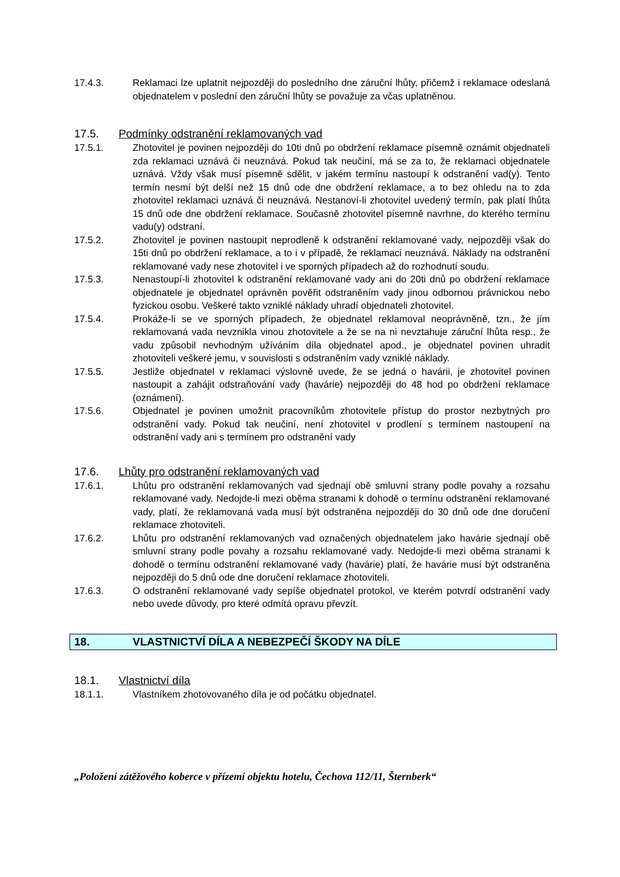17.4.3. Reklamaci lze uplatnit nejpozději do posledního dne záruční lhůty, přičemž i reklamace odeslaná objednatelem v poslední den záruční lhůty se považuje za včas uplatněnou.
17.5. Podmínky odstranění reklamovaných vad
17.5.1. Zhotovitel je povinen nejpozději do 10ti dnů po obdržení reklamace písemně oznámit objednateli zda reklamaci uznává či neuznává. Pokud tak neučiní, má se za to, že reklamaci objednatele uznává. Vždy však musí písemně sdělit, v jakém termínu nastoupí k odstranění vad(y). Tento termín nesmí být delší než 15 dnů ode dne obdržení reklamace, a to bez ohledu na to zda zhotovitel reklamaci uznává či neuznává. Nestanoví-li zhotovitel uvedený termín, pak platí lhůta 15 dnů ode dne obdržení reklamace. Současně zhotovitel písemně navrhne, do kterého termínu vadu(y) odstraní.
17.5.2. Zhotovitel je povinen nastoupit neprodleně k odstranění reklamované vady, nejpozději však do 15ti dnů po obdržení reklamace, a to i v případě, že reklamaci neuznává. Náklady na odstranění reklamované vady nese zhotovitel i ve sporných případech až do rozhodnutí soudu.
17.5.3. Nenastoupí-li zhotovitel k odstranění reklamované vady ani do 20ti dnů po obdržení reklamace objednatele je objednatel oprávněn pověřit odstraněním vady jinou odbornou právnickou nebo fyzickou osobu. Veškeré takto vzniklé náklady uhradí objednateli zhotovitel.
17.5.4. Prokáže-li se ve sporných případech, že objednatel reklamoval neoprávněně, tzn., že jím reklamovaná vada nevznikla vinou zhotovitele a že se na ni nevztahuje záruční lhůta resp., že vadu způsobil nevhodným užíváním díla objednatel apod., je objednatel povinen uhradit zhotoviteli veškeré jemu, v souvislosti s odstraněním vady vzniklé náklady.
17.5.5. Jestliže objednatel v reklamaci výslovně uvede, že se jedná o havárii, je zhotovitel povinen nastoupit a zahájit odstraňování vady (havárie) nejpozději do 48 hod po obdržení reklamace (oznámení).
17.5.6. Objednatel je povinen umožnit pracovníkům zhotovitele přístup do prostor nezbytných pro odstranění vady. Pokud tak neučiní, není zhotovitel v prodlení s termínem nastoupení na odstranění vady ani s termínem pro odstranění vady
17.6. Lhůty pro odstranění reklamovaných vad
17.6.1. Lhůtu pro odstranění reklamovaných vad sjednají obě smluvní strany podle povahy a rozsahu reklamované vady. Nedojde-li mezi oběma stranami k dohodě o termínu odstranění reklamované vady, platí, že reklamovaná vada musí být odstraněna nejpozději do 30 dnů ode dne doručení reklamace zhotoviteli.
17.6.2. Lhůtu pro odstranění reklamovaných vad označených objednatelem jako havárie sjednají obě smluvní strany podle povahy a rozsahu reklamované vady. Nedojde-li mezi oběma stranami k dohodě o termínu odstranění reklamované vady (havárie) platí, že havárie musí být odstraněna nejpozději do 5 dnů ode dne doručení reklamace zhotoviteli.
17.6.3. O odstranění reklamované vady sepíše objednatel protokol, ve kterém potvrdí odstranění vady nebo uvede důvody, pro které odmítá opravu převzít.
18. VLASTNICTVÍ DÍLA A NEBEZPEČÍ ŠKODY NA DÍLE
18.1. Vlastnictví díla
18.1.1. Vlastníkem zhotovovaného díla je od počátku objednatel.
„Položení zátěžového koberce v přízemí objektu hotelu, Čechova 112/11, Šternberk“